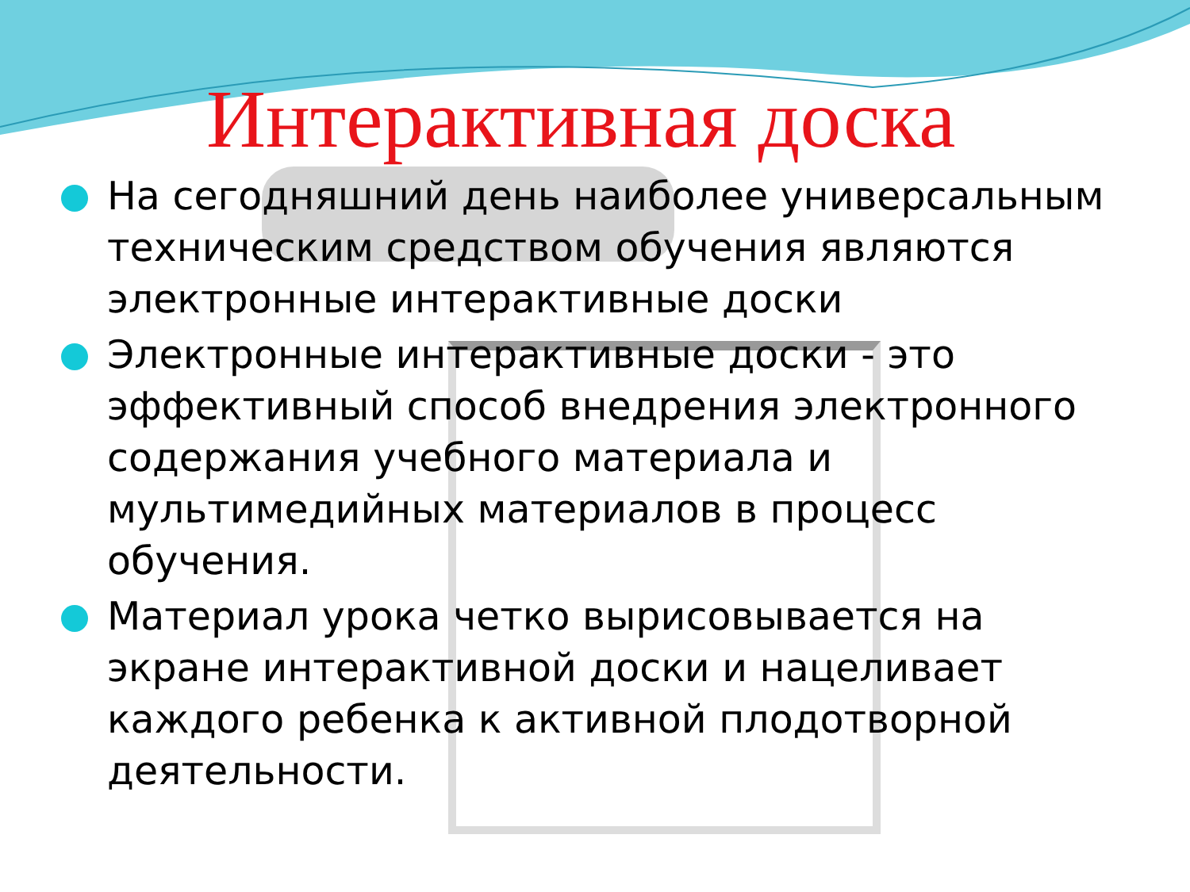Интерактивная доска
На сегодняшний день наиболее универсальным техническим средством обучения являются электронные интерактивные доски
Электронные интерактивные доски - это эффективный способ внедрения электронного содержания учебного материала и мультимедийных материалов в процесс обучения.
Материал урока четко вырисовывается на экране интерактивной доски и нацеливает каждого ребенка к активной плодотворной деятельности.